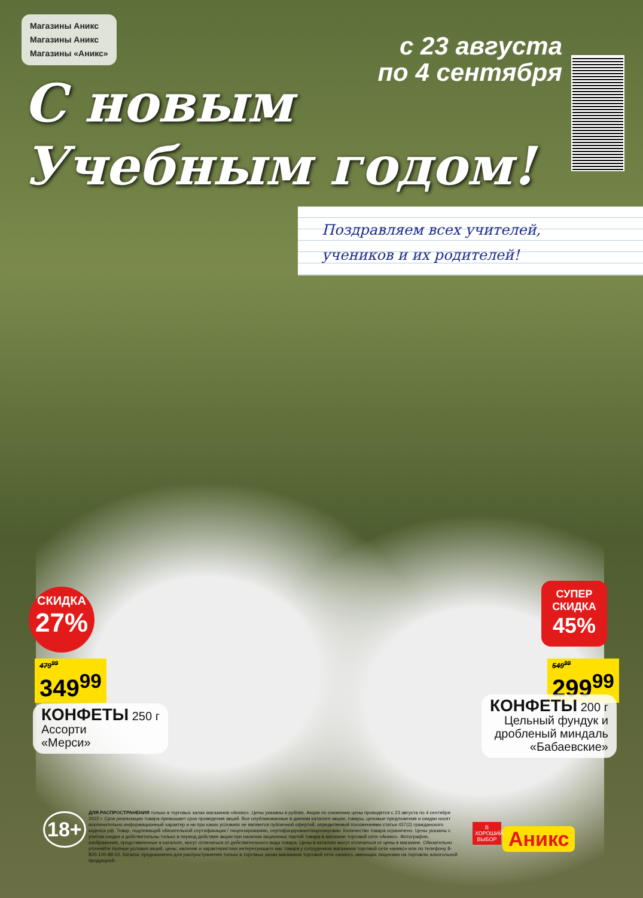Магазины Аникс
Магазины Аникс
Магазины «Аникс»
с 23 августа по 4 сентября
С новым
Учебным годом!
Поздравляем всех учителей,
учеников и их родителей!
СКИДКА
27%
479<sup>99</sup>
349<sup>99</sup>
КОНФЕТЫ 250 г
Ассорти
«Мерси»
СУПЕР
СКИДКА
45%
549<sup>99</sup>
299<sup>99</sup>
КОНФЕТЫ 200 г
Цельный фундук и
дробленый миндаль
«Бабаевские»
18+
ДЛЯ РАСПРОСТРАНЕНИЯ только в торговых залах магазинов «Аникс». Цены указаны в рублях. Акции по снижению цены проводятся с 23 августа по 4 сентября 2022 г. Срок реализации товара превышает срок проведения акций. Все опубликованные в данном каталоге акции, товары, ценовые предложения и скидки носят исключительно информационный характер и ни при каких условиях не являются публичной офертой, определяемой положениями статьи 437(2) гражданского кодекса рф. Товар, подлежащий обязательной сертификации / лицензированию, сертифицирован/лицензирован. Количество товара ограничено. Цены указаны с учетом скидки и действительны только в период действия акции при наличии акционных партий товара в магазине торговой сети «Аникс». Фотографии, изображения, представленные в каталоге, могут отличаться от действительного вида товара. Цены в каталоге могут отличаться от цены в магазине. Обязательно уточняйте полные условия акций, цены, наличие и характеристики интересующего вас товара у сотрудников магазинов торговой сети «аникс» или по телефону 8-800-100-88-10. Каталог предназначен для распространения только в торговых залах магазинов торговой сети «аникс», имеющих лицензию на торговлю алкогольной продукцией.
В
ХОРОШИЙ ВЫБОР
Аникс